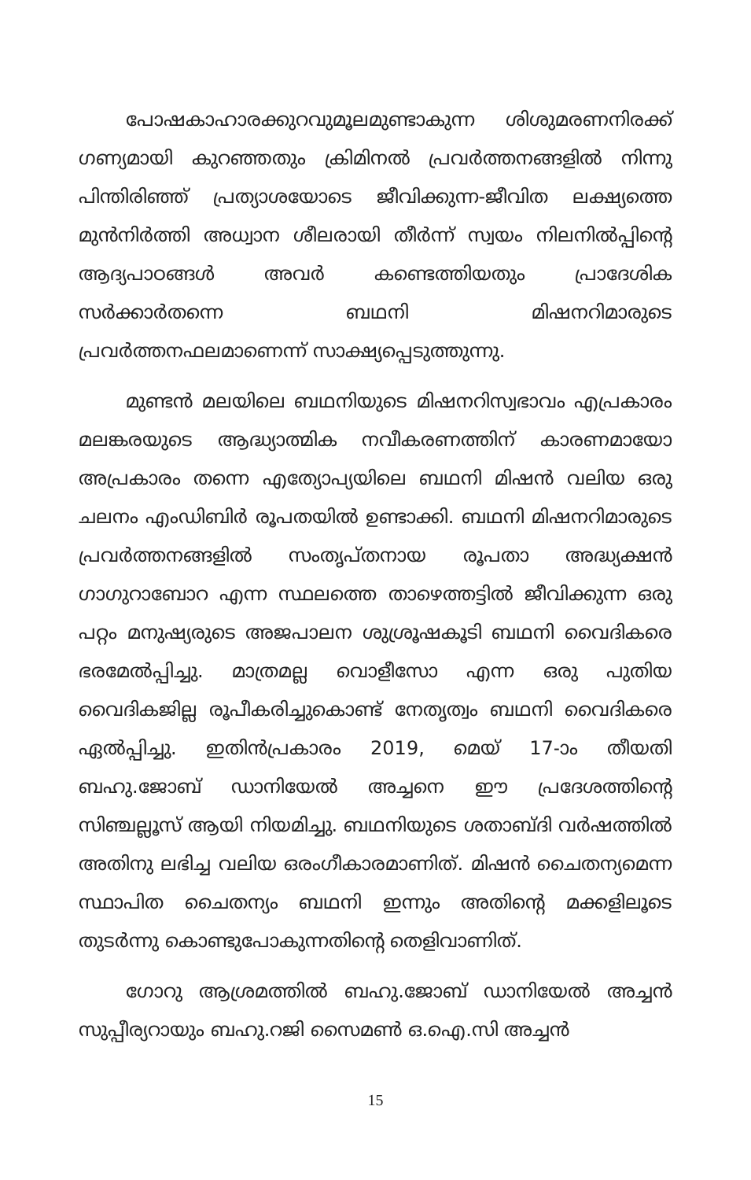പോഷകാഹാരക്കുറവുമൂലമുണ്ടാകുന്ന ശിശുമരണനിരക്ക് ഗണ്യമായി കുറഞ്ഞതും ക്രിമിനൽ പ്രവർത്തനങ്ങളിൽ നിന്നു പിന്തിരിഞ്ഞ് പ്രത്യാശയോടെ ജീവിക്കുന്ന-ജീവിത ലക്ഷ്യത്തെ മുൻനിർത്തി അധ്വാന ശീലരായി തീർന്ന് സ്വയം നിലനിൽപ്പിന്റെ ആദ്യപാഠങ്ങൾ അവർ കണ്ടെത്തിയതും പ്രാദേശിക സർക്കാർതന്നെ ബഥനി മിഷനറിമാരുടെ പ്രവർത്തനഫലമാണെന്ന് സാക്ഷ്യപ്പെടുത്തുന്നു.
മുണ്ടൻ മലയിലെ ബഥനിയുടെ മിഷനറിസ്വഭാവം എപ്രകാരം മലങ്കരയുടെ ആദ്ധ്യാത്മിക നവീകരണത്തിന് കാരണമായോ അപ്രകാരം തന്നെ എത്യോപ്യയിലെ ബഥനി മിഷൻ വലിയ ഒരു ചലനം എംഡിബിർ രൂപതയിൽ ഉണ്ടാക്കി. ബഥനി മിഷനറിമാരുടെ പ്രവർത്തനങ്ങളിൽ സംതൃപ്തനായ രൂപതാ അദ്ധ്യക്ഷൻ ഗാഗുറാബോറ എന്ന സ്ഥലത്തെ താഴെത്തട്ടിൽ ജീവിക്കുന്ന ഒരു പറ്റം മനുഷ്യരുടെ അജപാലന ശുശ്രൂഷകൂടി ബഥനി വൈദികരെ ഭരമേൽപ്പിച്ചു. മാത്രമല്ല വൊളീസോ എന്ന ഒരു പുതിയ വൈദികജില്ല രൂപീകരിച്ചുകൊണ്ട് നേതൃത്വം ബഥനി വൈദികരെ ഏൽപ്പിച്ചു. ഇതിൻപ്രകാരം 2019, മെയ് 17-ാം തീയതി ബഹു.ജോബ് ഡാനിയേൽ അച്ചനെ ഈ പ്രദേശത്തിന്റെ സിഞ്ചല്ലൂസ് ആയി നിയമിച്ചു. ബഥനിയുടെ ശതാബ്ദി വർഷത്തിൽ അതിനു ലഭിച്ച വലിയ ഒരംഗീകാരമാണിത്. മിഷൻ ചൈതന്യമെന്ന സ്ഥാപിത ചൈതന്യം ബഥനി ഇന്നും അതിന്റെ മക്കളിലൂടെ തുടർന്നു കൊണ്ടുപോകുന്നതിന്റെ തെളിവാണിത്.
ഗോറു ആശ്രമത്തിൽ ബഹു.ജോബ് ഡാനിയേൽ അച്ചൻ സുപ്പീര്യറായും ബഹു.റജി സൈമൺ ഒ.ഐ.സി അച്ചൻ
15